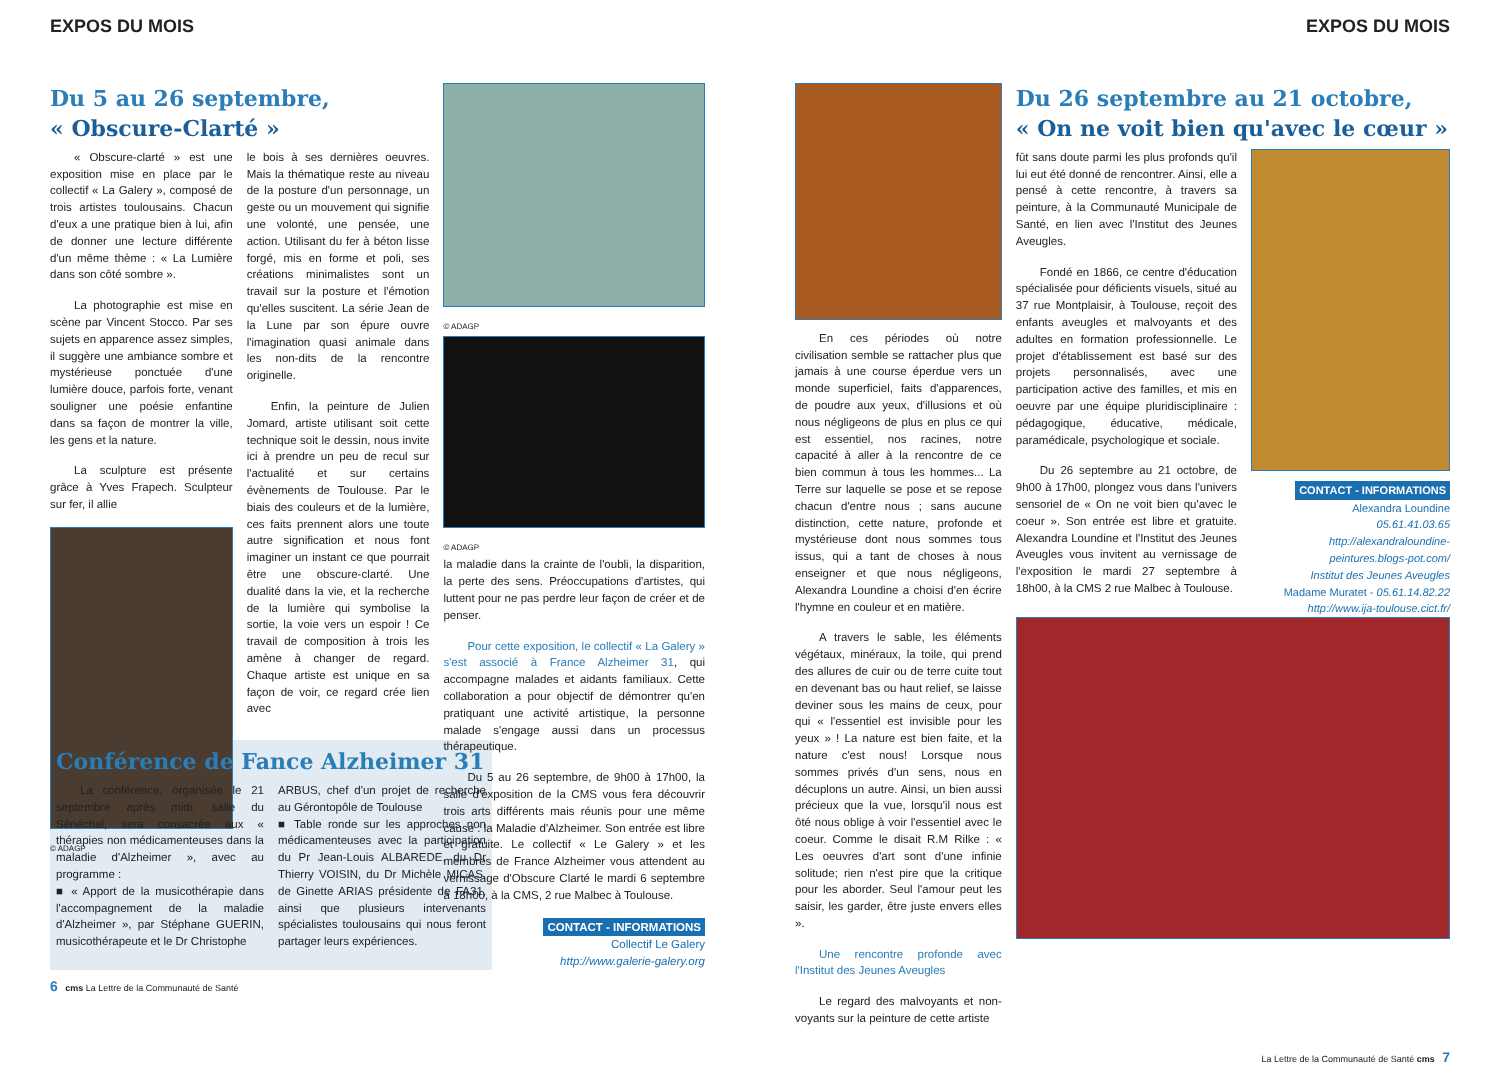EXPOS DU MOIS
Du 5 au 26 septembre,
« Obscure-Clarté »
« Obscure-clarté » est une exposition mise en place par le collectif « La Galery », composé de trois artistes toulousains. Chacun d'eux a une pratique bien à lui, afin de donner une lecture différente d'un même thème : « La Lumière dans son côté sombre ».
La photographie est mise en scène par Vincent Stocco. Par ses sujets en apparence assez simples, il suggère une ambiance sombre et mystérieuse ponctuée d'une lumière douce, parfois forte, venant souligner une poésie enfantine dans sa façon de montrer la ville, les gens et la nature.
La sculpture est présente grâce à Yves Frapech. Sculpteur sur fer, il allie
© ADAGP
le bois à ses dernières oeuvres. Mais la thématique reste au niveau de la posture d'un personnage, un geste ou un mouvement qui signifie une volonté, une pensée, une action. Utilisant du fer à béton lisse forgé, mis en forme et poli, ses créations minimalistes sont un travail sur la posture et l'émotion qu'elles suscitent. La série Jean de la Lune par son épure ouvre l'imagination quasi animale dans les non-dits de la rencontre originelle.
Enfin, la peinture de Julien Jomard, artiste utilisant soit cette technique soit le dessin, nous invite ici à prendre un peu de recul sur l'actualité et sur certains évènements de Toulouse. Par le biais des couleurs et de la lumière, ces faits prennent alors une toute autre signification et nous font imaginer un instant ce que pourrait être une obscure-clarté. Une dualité dans la vie, et la recherche de la lumière qui symbolise la sortie, la voie vers un espoir ! Ce travail de composition à trois les amène à changer de regard. Chaque artiste est unique en sa façon de voir, ce regard crée lien avec
© ADAGP
© ADAGP
la maladie dans la crainte de l'oubli, la disparition, la perte des sens. Préoccupations d'artistes, qui luttent pour ne pas perdre leur façon de créer et de penser.
Pour cette exposition, le collectif « La Galery » s'est associé à France Alzheimer 31, qui accompagne malades et aidants familiaux. Cette collaboration a pour objectif de démontrer qu'en pratiquant une activité artistique, la personne malade s'engage aussi dans un processus thérapeutique.
Du 5 au 26 septembre, de 9h00 à 17h00, la salle d'exposition de la CMS vous fera découvrir trois arts différents mais réunis pour une même cause : la Maladie d'Alzheimer. Son entrée est libre et gratuite. Le collectif « Le Galery » et les membres de France Alzheimer vous attendent au vernissage d'Obscure Clarté le mardi 6 septembre à 18h00, à la CMS, 2 rue Malbec à Toulouse.
CONTACT - INFORMATIONS
Collectif Le Galery
http://www.galerie-galery.org
Conférence de Fance Alzheimer 31
La conférence, organisée le 21 septembre après midi, salle du Sénéchal, sera consacrée aux « thérapies non médicamenteuses dans la maladie d'Alzheimer », avec au programme :
■ « Apport de la musicothérapie dans l'accompagnement de la maladie d'Alzheimer », par Stéphane GUERIN, musicothérapeute et le Dr Christophe
ARBUS, chef d'un projet de recherche au Gérontopôle de Toulouse
■ Table ronde sur les approches non médicamenteuses avec la participation du Pr Jean-Louis ALBAREDE, du Dr Thierry VOISIN, du Dr Michèle MICAS, de Ginette ARIAS présidente de FA31, ainsi que plusieurs intervenants spécialistes toulousains qui nous feront partager leurs expériences.
6 cms La Lettre de la Communauté de Santé
EXPOS DU MOIS
En ces périodes où notre civilisation semble se rattacher plus que jamais à une course éperdue vers un monde superficiel, faits d'apparences, de poudre aux yeux, d'illusions et où nous négligeons de plus en plus ce qui est essentiel, nos racines, notre capacité à aller à la rencontre de ce bien commun à tous les hommes... La Terre sur laquelle se pose et se repose chacun d'entre nous ; sans aucune distinction, cette nature, profonde et mystérieuse dont nous sommes tous issus, qui a tant de choses à nous enseigner et que nous négligeons, Alexandra Loundine a choisi d'en écrire l'hymne en couleur et en matière.
A travers le sable, les éléments végétaux, minéraux, la toile, qui prend des allures de cuir ou de terre cuite tout en devenant bas ou haut relief, se laisse deviner sous les mains de ceux, pour qui « l'essentiel est invisible pour les yeux » ! La nature est bien faite, et la nature c'est nous! Lorsque nous sommes privés d'un sens, nous en décuplons un autre. Ainsi, un bien aussi précieux que la vue, lorsqu'il nous est ôté nous oblige à voir l'essentiel avec le coeur. Comme le disait R.M Rilke : « Les oeuvres d'art sont d'une infinie solitude; rien n'est pire que la critique pour les aborder. Seul l'amour peut les saisir, les garder, être juste envers elles ».
Une rencontre profonde avec l'Institut des Jeunes Aveugles
Le regard des malvoyants et non-voyants sur la peinture de cette artiste
Du 26 septembre au 21 octobre,
« On ne voit bien qu'avec le cœur »
fût sans doute parmi les plus profonds qu'il lui eut été donné de rencontrer. Ainsi, elle a pensé à cette rencontre, à travers sa peinture, à la Communauté Municipale de Santé, en lien avec l'Institut des Jeunes Aveugles.
Fondé en 1866, ce centre d'éducation spécialisée pour déficients visuels, situé au 37 rue Montplaisir, à Toulouse, reçoit des enfants aveugles et malvoyants et des adultes en formation professionnelle. Le projet d'établissement est basé sur des projets personnalisés, avec une participation active des familles, et mis en oeuvre par une équipe pluridisciplinaire : pédagogique, éducative, médicale, paramédicale, psychologique et sociale.
Du 26 septembre au 21 octobre, de 9h00 à 17h00, plongez vous dans l'univers sensoriel de « On ne voit bien qu'avec le coeur ». Son entrée est libre et gratuite. Alexandra Loundine et l'Institut des Jeunes Aveugles vous invitent au vernissage de l'exposition le mardi 27 septembre à 18h00, à la CMS 2 rue Malbec à Toulouse.
CONTACT - INFORMATIONS
Alexandra Loundine
05.61.41.03.65
http://alexandraloundine-peintures.blogs-pot.com/
Institut des Jeunes Aveugles
Madame Muratet - 05.61.14.82.22
http://www.ija-toulouse.cict.fr/
La Lettre de la Communauté de Santé cms 7